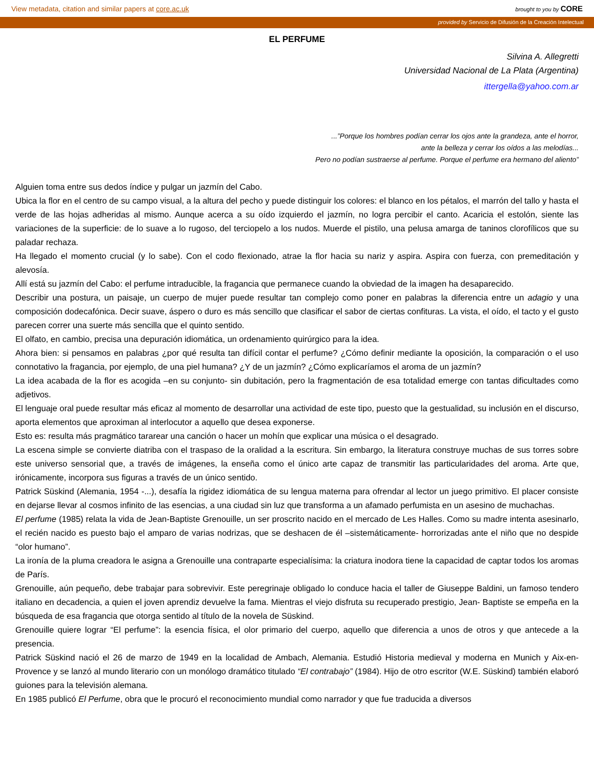View metadata, citation and similar papers at core.ac.uk
brought to you by CORE
provided by Servicio de Difusión de la Creación Intelectual
EL PERFUME
Silvina A. Allegretti
Universidad Nacional de La Plata (Argentina)
ittergella@yahoo.com.ar
...”Porque los hombres podían cerrar los ojos ante la grandeza, ante el horror,
ante la belleza y cerrar los oídos a las melodías...
Pero no podían sustraerse al perfume. Porque el perfume era hermano del aliento”
Alguien toma entre sus dedos índice y pulgar un jazmín del Cabo.
Ubica la flor en el centro de su campo visual, a la altura del pecho y puede distinguir los colores: el blanco en los pétalos, el marrón del tallo y hasta el verde de las hojas adheridas al mismo. Aunque acerca a su oído izquierdo el jazmín, no logra percibir el canto. Acaricia el estolón, siente las variaciones de la superficie: de lo suave a lo rugoso, del terciopelo a los nudos. Muerde el pistilo, una pelusa amarga de taninos clorofílicos que su paladar rechaza.
Ha llegado el momento crucial (y lo sabe). Con el codo flexionado, atrae la flor hacia su nariz y aspira. Aspira con fuerza, con premeditación y alevosía.
Allí está su jazmín del Cabo: el perfume intraducible, la fragancia que permanece cuando la obviedad de la imagen ha desaparecido.
Describir una postura, un paisaje, un cuerpo de mujer puede resultar tan complejo como poner en palabras la diferencia entre un adagio y una composición dodecafónica. Decir suave, áspero o duro es más sencillo que clasificar el sabor de ciertas confituras. La vista, el oído, el tacto y el gusto parecen correr una suerte más sencilla que el quinto sentido.
El olfato, en cambio, precisa una depuración idiomática, un ordenamiento quirúrgico para la idea.
Ahora bien: si pensamos en palabras ¿por qué resulta tan difícil contar el perfume? ¿Cómo definir mediante la oposición, la comparación o el uso connotativo la fragancia, por ejemplo, de una piel humana? ¿Y de un jazmín? ¿Cómo explicaríamos el aroma de un jazmín?
La idea acabada de la flor es acogida –en su conjunto- sin dubitación, pero la fragmentación de esa totalidad emerge con tantas dificultades como adjetivos.
El lenguaje oral puede resultar más eficaz al momento de desarrollar una actividad de este tipo, puesto que la gestualidad, su inclusión en el discurso, aporta elementos que aproximan al interlocutor a aquello que desea exponerse.
Esto es: resulta más pragmático tararear una canción o hacer un mohín que explicar una música o el desagrado.
La escena simple se convierte diatriba con el traspaso de la oralidad a la escritura. Sin embargo, la literatura construye muchas de sus torres sobre este universo sensorial que, a través de imágenes, la enseña como el único arte capaz de transmitir las particularidades del aroma. Arte que, irónicamente, incorpora sus figuras a través de un único sentido.
Patrick Süskind (Alemania, 1954 -...), desafía la rigidez idiomática de su lengua materna para ofrendar al lector un juego primitivo. El placer consiste en dejarse llevar al cosmos infinito de las esencias, a una ciudad sin luz que transforma a un afamado perfumista en un asesino de muchachas.
El perfume (1985) relata la vida de Jean-Baptiste Grenouille, un ser proscrito nacido en el mercado de Les Halles. Como su madre intenta asesinarlo, el recién nacido es puesto bajo el amparo de varias nodrizas, que se deshacen de él –sistemáticamente- horrorizadas ante el niño que no despide “olor humano”.
La ironía de la pluma creadora le asigna a Grenouille una contraparte especialísima: la criatura inodora tiene la capacidad de captar todos los aromas de París.
Grenouille, aún pequeño, debe trabajar para sobrevivir. Este peregrinaje obligado lo conduce hacia el taller de Giuseppe Baldini, un famoso tendero italiano en decadencia, a quien el joven aprendiz devuelve la fama. Mientras el viejo disfruta su recuperado prestigio, Jean- Baptiste se empeña en la búsqueda de esa fragancia que otorga sentido al título de la novela de Süskind.
Grenouille quiere lograr “El perfume”: la esencia física, el olor primario del cuerpo, aquello que diferencia a unos de otros y que antecede a la presencia.
Patrick Süskind nació el 26 de marzo de 1949 en la localidad de Ambach, Alemania. Estudió Historia medieval y moderna en Munich y Aix-en-Provence y se lanzó al mundo literario con un monólogo dramático titulado “El contrabajo” (1984). Hijo de otro escritor (W.E. Süskind) también elaboró guiones para la televisión alemana.
En 1985 publicó El Perfume, obra que le procuró el reconocimiento mundial como narrador y que fue traducida a diversos